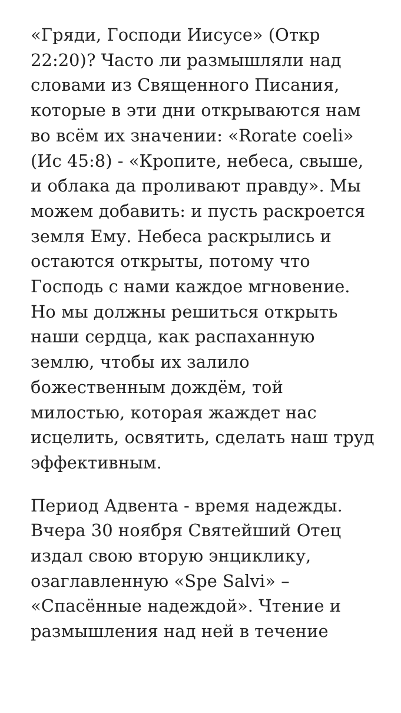«Гряди, Господи Иисусе» (Откр 22:20)? Часто ли размышляли над словами из Священного Писания, которые в эти дни открываются нам во всём их значении: «Rorate coeli» (Ис 45:8) - «Кропите, небеса, свыше, и облака да проливают правду». Мы можем добавить: и пусть раскроется земля Ему. Небеса раскрылись и остаются открыты, потому что Господь с нами каждое мгновение. Но мы должны решиться открыть наши сердца, как распаханную землю, чтобы их залило божественным дождём, той милостью, которая жаждет нас исцелить, освятить, сделать наш труд эффективным.
Период Адвента - время надежды. Вчера 30 ноября Святейший Отец издал свою вторую энциклику, озаглавленную «Spe Salvi» – «Спасённые надеждой». Чтение и размышления над ней в течение